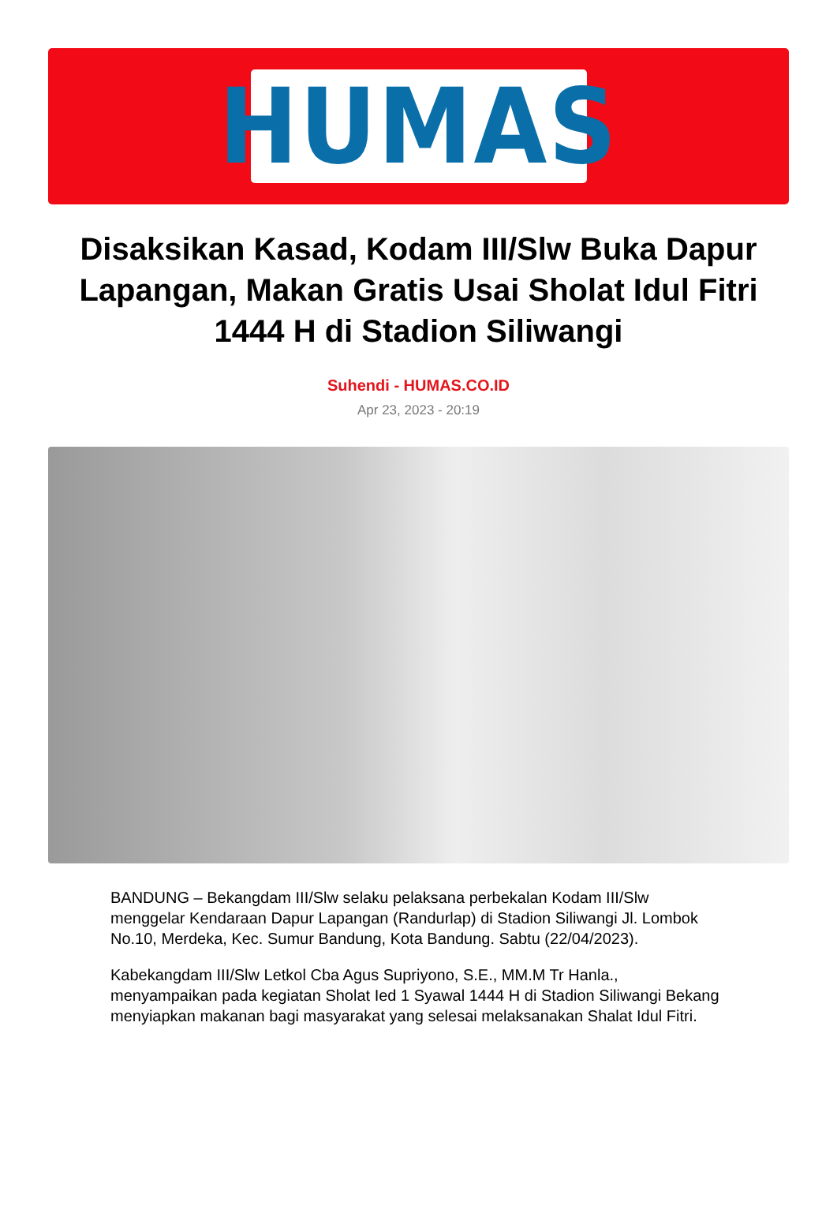HUMAS
Disaksikan Kasad, Kodam III/Slw Buka Dapur Lapangan, Makan Gratis Usai Sholat Idul Fitri 1444 H di Stadion Siliwangi
Suhendi - HUMAS.CO.ID
Apr 23, 2023 - 20:19
BANDUNG – Bekangdam III/Slw selaku pelaksana perbekalan Kodam III/Slw menggelar Kendaraan Dapur Lapangan (Randurlap) di Stadion Siliwangi Jl. Lombok No.10, Merdeka, Kec. Sumur Bandung, Kota Bandung. Sabtu (22/04/2023).
Kabekangdam III/Slw Letkol Cba Agus Supriyono, S.E., MM.M Tr Hanla., menyampaikan pada kegiatan Sholat Ied 1 Syawal 1444 H di Stadion Siliwangi Bekang menyiapkan makanan bagi masyarakat yang selesai melaksanakan Shalat Idul Fitri.